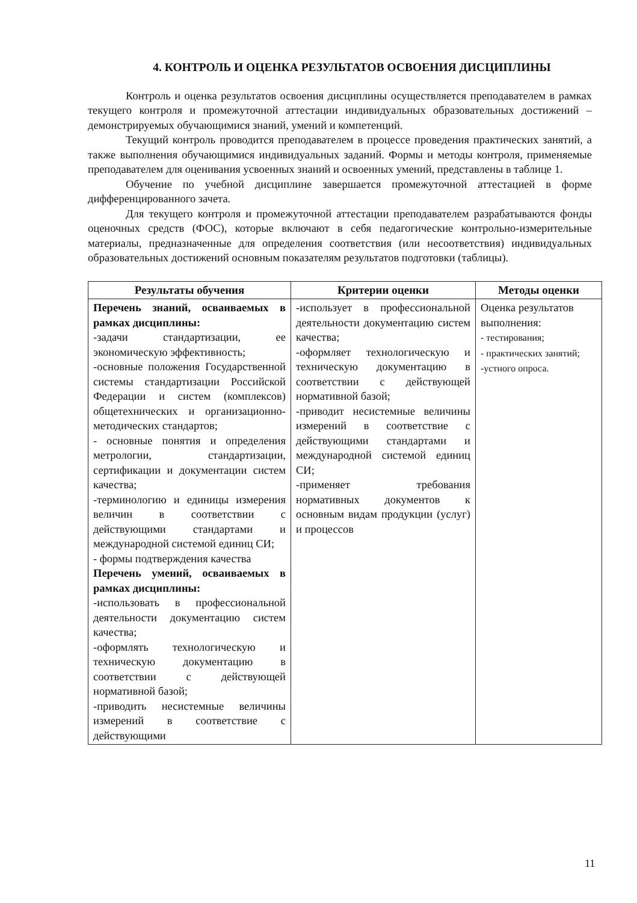4. КОНТРОЛЬ И ОЦЕНКА РЕЗУЛЬТАТОВ ОСВОЕНИЯ ДИСЦИПЛИНЫ
Контроль и оценка результатов освоения дисциплины осуществляется преподавателем в рамках текущего контроля и промежуточной аттестации индивидуальных образовательных достижений – демонстрируемых обучающимися знаний, умений и компетенций.
Текущий контроль проводится преподавателем в процессе проведения практических занятий, а также выполнения обучающимися индивидуальных заданий. Формы и методы контроля, применяемые преподавателем для оценивания усвоенных знаний и освоенных умений, представлены в таблице 1.
Обучение по учебной дисциплине завершается промежуточной аттестацией в форме дифференцированного зачета.
Для текущего контроля и промежуточной аттестации преподавателем разрабатываются фонды оценочных средств (ФОС), которые включают в себя педагогические контрольно-измерительные материалы, предназначенные для определения соответствия (или несоответствия) индивидуальных образовательных достижений основным показателям результатов подготовки (таблицы).
| Результаты обучения | Критерии оценки | Методы оценки |
| --- | --- | --- |
| Перечень знаний, осваиваемых в рамках дисциплины: -задачи стандартизации, ее экономическую эффективность; -основные положения Государственной системы стандартизации Российской Федерации и систем (комплексов) общетехнических и организационно-методических стандартов; - основные понятия и определения метрологии, стандартизации, сертификации и документации систем качества; -терминологию и единицы измерения величин в соответствии с действующими стандартами и международной системой единиц СИ; - формы подтверждения качества Перечень умений, осваиваемых в рамках дисциплины: -использовать в профессиональной деятельности документацию систем качества; -оформлять технологическую и техническую документацию в соответствии с действующей нормативной базой; -приводить несистемные величины измерений в соответствие с действующими | -использует в профессиональной деятельности документацию систем качества; -оформляет технологическую и техническую документацию в соответствии с действующей нормативной базой; -приводит несистемные величины измерений в соответствие с действующими стандартами и международной системой единиц СИ; -применяет требования нормативных документов к основным видам продукции (услуг) и процессов | Оценка результатов выполнения: - тестирования; - практических занятий; -устного опроса. |
11